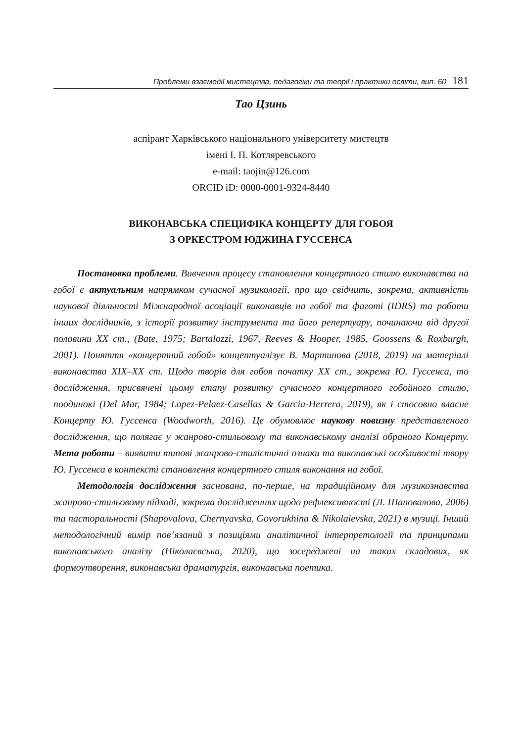Проблеми взаємодії мистецтва, педагогіки та теорії і практики освіти, вип. 60 181
Тао Цзинь
аспірант Харківського національного університету мистецтв
імені І. П. Котляревського
e-mail: taojin@126.com
ORCID iD: 0000-0001-9324-8440
ВИКОНАВСЬКА СПЕЦИФІКА КОНЦЕРТУ ДЛЯ ГОБОЯ
З ОРКЕСТРОМ ЮДЖИНА ГУССЕНСА
Постановка проблеми. Вивчення процесу становлення концертного стилю виконавства на гобої є актуальним напрямком сучасної музикології, про що свідчить, зокрема, активність наукової діяльності Міжнародної асоціації виконавців на гобої та фаготі (IDRS) та роботи інших дослідників, з історії розвитку інструмента та його репертуару, починаючи від другої половини XX ст., (Bate, 1975; Bartalozzi, 1967, Reeves & Hooper, 1985, Goossens & Roxburgh, 2001). Поняття «концертний гобой» концептуалізує В. Мартинова (2018, 2019) на матеріалі виконавства XIX–XX ст. Щодо творів для гобоя початку XX ст., зокрема Ю. Гуссенса, то дослідження, присвячені цьому етапу розвитку сучасного концертного гобойного стилю, поодинокі (Del Mar, 1984; Lopez-Pelaez-Casellas & Garcia-Herrera, 2019), як і стосовно власне Концерту Ю. Гуссенса (Woodworth, 2016). Це обумовлює наукову новизну представленого дослідження, що полягає у жанрово-стильовому та виконавському аналізі обраного Концерту. Мета роботи – виявити типові жанрово-стилістичні ознаки та виконавські особливості твору Ю. Гуссенса в контексті становлення концертного стиля виконання на гобої.
Методологія дослідження заснована, по-перше, на традиційному для музикознавства жанрово-стильовому підході, зокрема дослідженнях щодо рефлексивності (Л. Шаповалова, 2006) та пасторальності (Shapovalova, Chernyavska, Govorukhina & Nikolaievska, 2021) в музиці. Інший методологічний вимір пов’язаний з позиціями аналітичної інтерпретології та принципами виконавського аналізу (Ніколаєвська, 2020), що зосереджені на таких складових, як формоутворення, виконавська драматургія, виконавська поетика.